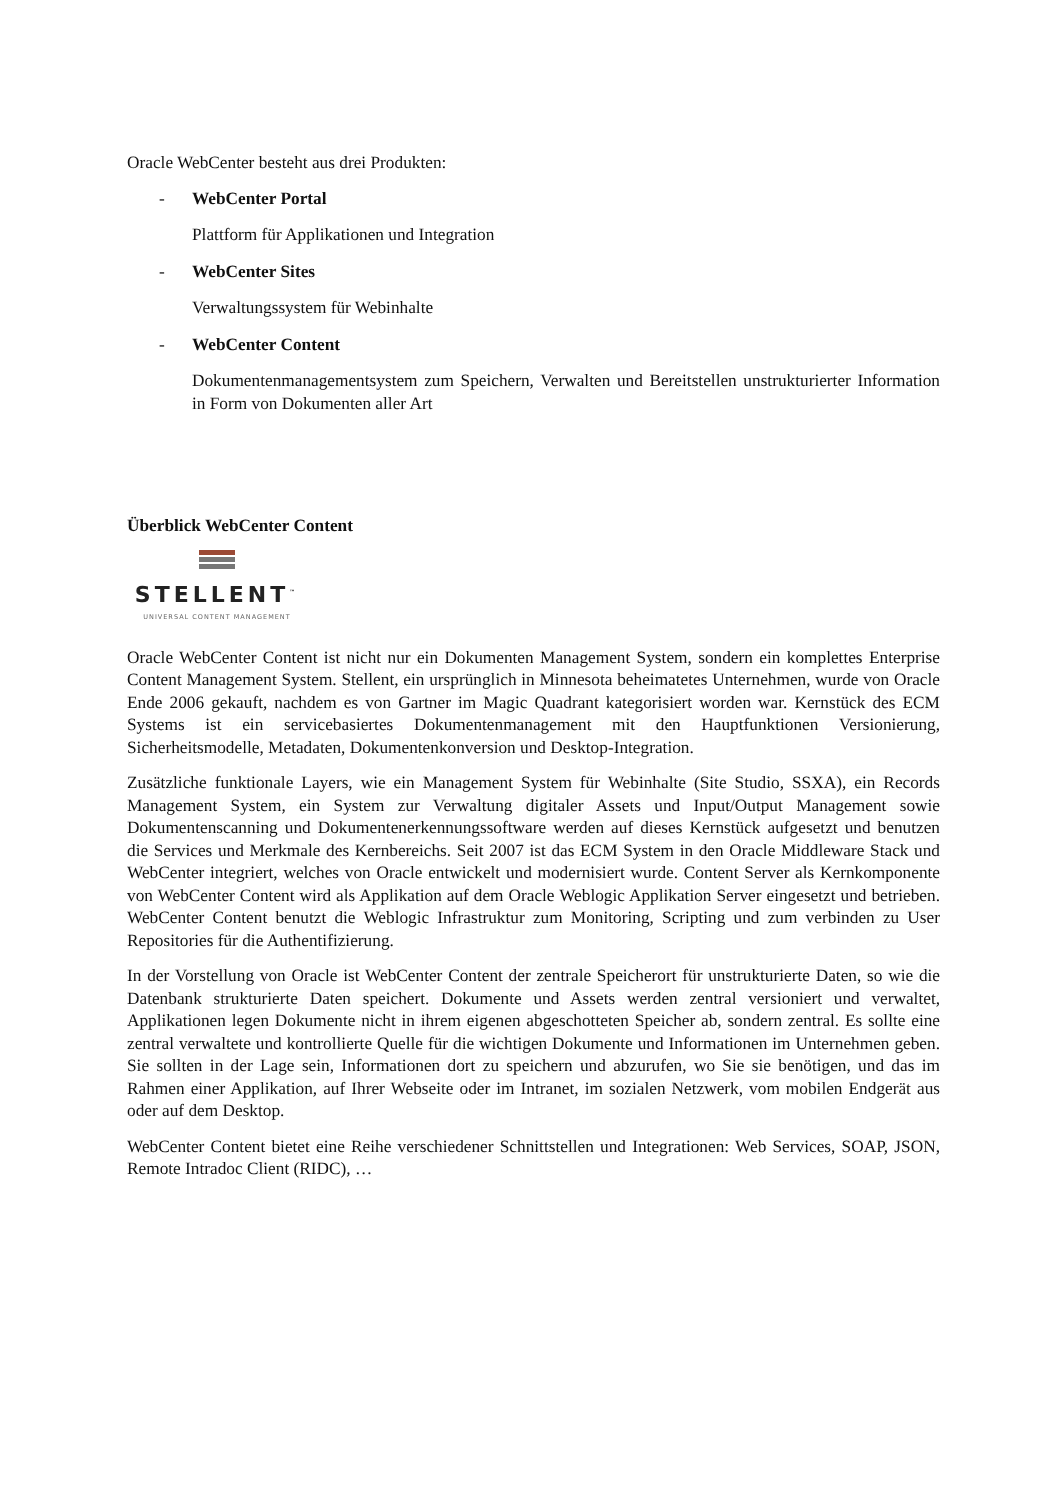Oracle WebCenter besteht aus drei Produkten:
- WebCenter Portal
Plattform für Applikationen und Integration
- WebCenter Sites
Verwaltungssystem für Webinhalte
- WebCenter Content
Dokumentenmanagementsystem zum Speichern, Verwalten und Bereitstellen unstrukturierter Information in Form von Dokumenten aller Art
Überblick WebCenter Content
STELLENT<sup>™</sup>
UNIVERSAL CONTENT MANAGEMENT
Oracle WebCenter Content ist nicht nur ein Dokumenten Management System, sondern ein komplettes Enterprise Content Management System. Stellent, ein ursprünglich in Minnesota beheimatetes Unternehmen, wurde von Oracle Ende 2006 gekauft, nachdem es von Gartner im Magic Quadrant kategorisiert worden war. Kernstück des ECM Systems ist ein servicebasiertes Dokumentenmanagement mit den Hauptfunktionen Versionierung, Sicherheitsmodelle, Metadaten, Dokumentenkonversion und Desktop-Integration.
Zusätzliche funktionale Layers, wie ein Management System für Webinhalte (Site Studio, SSXA), ein Records Management System, ein System zur Verwaltung digitaler Assets und Input/Output Management sowie Dokumentenscanning und Dokumentenerkennungssoftware werden auf dieses Kernstück aufgesetzt und benutzen die Services und Merkmale des Kernbereichs. Seit 2007 ist das ECM System in den Oracle Middleware Stack und WebCenter integriert, welches von Oracle entwickelt und modernisiert wurde. Content Server als Kernkomponente von WebCenter Content wird als Applikation auf dem Oracle Weblogic Applikation Server eingesetzt und betrieben. WebCenter Content benutzt die Weblogic Infrastruktur zum Monitoring, Scripting und zum verbinden zu User Repositories für die Authentifizierung.
In der Vorstellung von Oracle ist WebCenter Content der zentrale Speicherort für unstrukturierte Daten, so wie die Datenbank strukturierte Daten speichert. Dokumente und Assets werden zentral versioniert und verwaltet, Applikationen legen Dokumente nicht in ihrem eigenen abgeschotteten Speicher ab, sondern zentral. Es sollte eine zentral verwaltete und kontrollierte Quelle für die wichtigen Dokumente und Informationen im Unternehmen geben. Sie sollten in der Lage sein, Informationen dort zu speichern und abzurufen, wo Sie sie benötigen, und das im Rahmen einer Applikation, auf Ihrer Webseite oder im Intranet, im sozialen Netzwerk, vom mobilen Endgerät aus oder auf dem Desktop.
WebCenter Content bietet eine Reihe verschiedener Schnittstellen und Integrationen: Web Services, SOAP, JSON, Remote Intradoc Client (RIDC), …